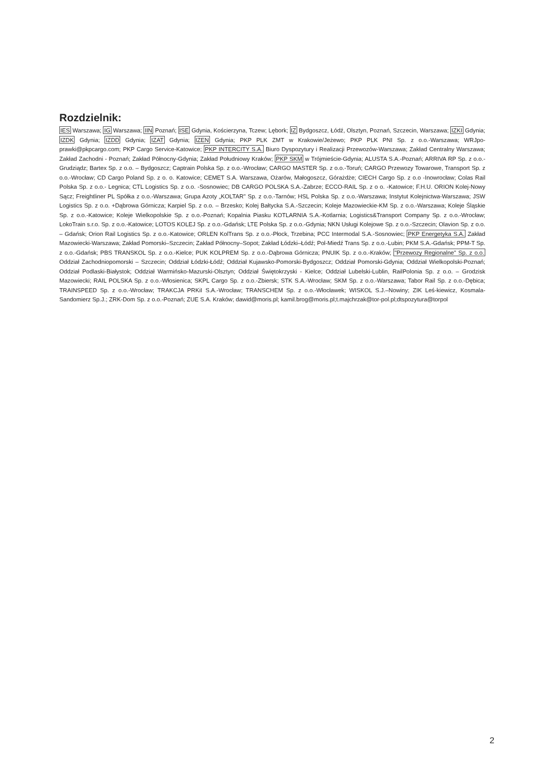Rozdzielnik:
IES Warszawa; IG Warszawa; IIN Poznań; ISE Gdynia, Kościerzyna, Tczew; Lębork; IZ Bydgoszcz, Łódź, Olsztyn, Poznań, Szczecin, Warszawa; IZKI Gdynia; IZDK Gdynia; IZDD Gdynia; IZAT Gdynia; IZEN Gdynia; PKP PLK ZMT w Krakowie/Jeżewo; PKP PLK PNI Sp. z o.o.-Warszawa; WRJpo-prawki@pkpcargo.com; PKP Cargo Service-Katowice; PKP INTERCITY S.A. Biuro Dyspozytury i Realizacji Przewozów-Warszawa; Zakład Centralny Warszawa; Zakład Zachodni - Poznań; Zakład Północny-Gdynia; Zakład Południowy Kraków; PKP SKM w Trójmieście-Gdynia; ALUSTA S.A.-Poznań; ARRIVA RP Sp. z o.o.-Grudziądz; Bartex Sp. z o.o. – Bydgoszcz; Captrain Polska Sp. z o.o.-Wrocław; CARGO MASTER Sp. z o.o.-Toruń; CARGO Przewozy Towarowe, Transport Sp. z o.o.-Wrocław; CD Cargo Poland Sp. z o. o. Katowice; CEMET S.A. Warszawa, Ożarów, Małogoszcz, Górażdże; CIECH Cargo Sp. z o.o -Inowrocław; Colas Rail Polska Sp. z o.o.- Legnica; CTL Logistics Sp. z o.o. -Sosnowiec; DB CARGO POLSKA S.A.-Zabrze; ECCO-RAIL Sp. z o o. -Katowice; F.H.U. ORION Kolej-Nowy Sącz; Freightliner PL Spółka z o.o.-Warszawa; Grupa Azoty „KOLTAR" Sp. z o.o.-Tarnów; HSL Polska Sp. z o.o.-Warszawa; Instytut Kolejnictwa-Warszawa; JSW Logistics Sp. z o.o. +Dąbrowa Górnicza; Karpiel Sp. z o.o. – Brzesko; Kolej Bałtycka S.A.-Szczecin; Koleje Mazowieckie-KM Sp. z o.o.-Warszawa; Koleje Śląskie Sp. z o.o.-Katowice; Koleje Wielkopolskie Sp. z o.o.-Poznań; Kopalnia Piasku KOTLARNIA S.A.-Kotlarnia; Logistics&Transport Company Sp. z o.o.-Wrocław; LokoTrain s.r.o. Sp. z o.o.-Katowice; LOTOS KOLEJ Sp. z o.o.-Gdańsk; LTE Polska Sp. z o.o.-Gdynia; NKN Usługi Kolejowe Sp. z o.o.-Szczecin; Olavion Sp. z o.o. – Gdańsk; Orion Rail Logistics Sp. z o.o.-Katowice; ORLEN KolTrans Sp. z o.o.-Płock, Trzebina; PCC Intermodal S.A.-Sosnowiec; PKP Energetyka S.A. Zakład Mazowiecki-Warszawa; Zakład Pomorski–Szczecin; Zakład Północny–Sopot; Zakład Łódzki–Łódź; Pol-Miedź Trans Sp. z o.o.-Lubin; PKM S.A.-Gdańsk; PPM-T Sp. z o.o.-Gdańsk; PBS TRANSKOL Sp. z o.o.-Kielce; PUK KOLPREM Sp. z o.o.-Dąbrowa Górnicza; PNUIK Sp. z o.o.-Kraków; "Przewozy Regionalne" Sp. z o.o. Oddział Zachodniopomorski – Szczecin; Oddział Łódzki-Łódź; Oddział Kujawsko-Pomorski-Bydgoszcz; Oddział Pomorski-Gdynia; Oddział Wielkopolski-Poznań; Oddział Podlaski-Białystok; Oddział Warmińsko-Mazurski-Olsztyn; Oddział Świętokrzyski - Kielce; Oddział Lubelski-Lublin, RailPolonia Sp. z o.o. – Grodzisk Mazowiecki; RAIL POLSKA Sp. z o.o.-Włosienica; SKPL Cargo Sp. z o.o.-Zbiersk; STK S.A.-Wrocław; SKM Sp. z o.o.-Warszawa; Tabor Rail Sp. z o.o.-Dębica; TRAINSPEED Sp. z o.o.-Wrocław; TRAKCJA PRKiI S.A.-Wrocław; TRANSCHEM Sp. z o.o.-Włocławek; WISKOL S.J.–Nowiny; ZIK Leś-kiewicz, Kosmala-Sandomierz Sp.J.; ZRK-Dom Sp. z o.o.-Poznań; ZUE S.A. Kraków; dawid@moris.pl; kamil.brog@moris.pl;t.majchrzak@tor-pol.pl;dtspozytura@torpol
2